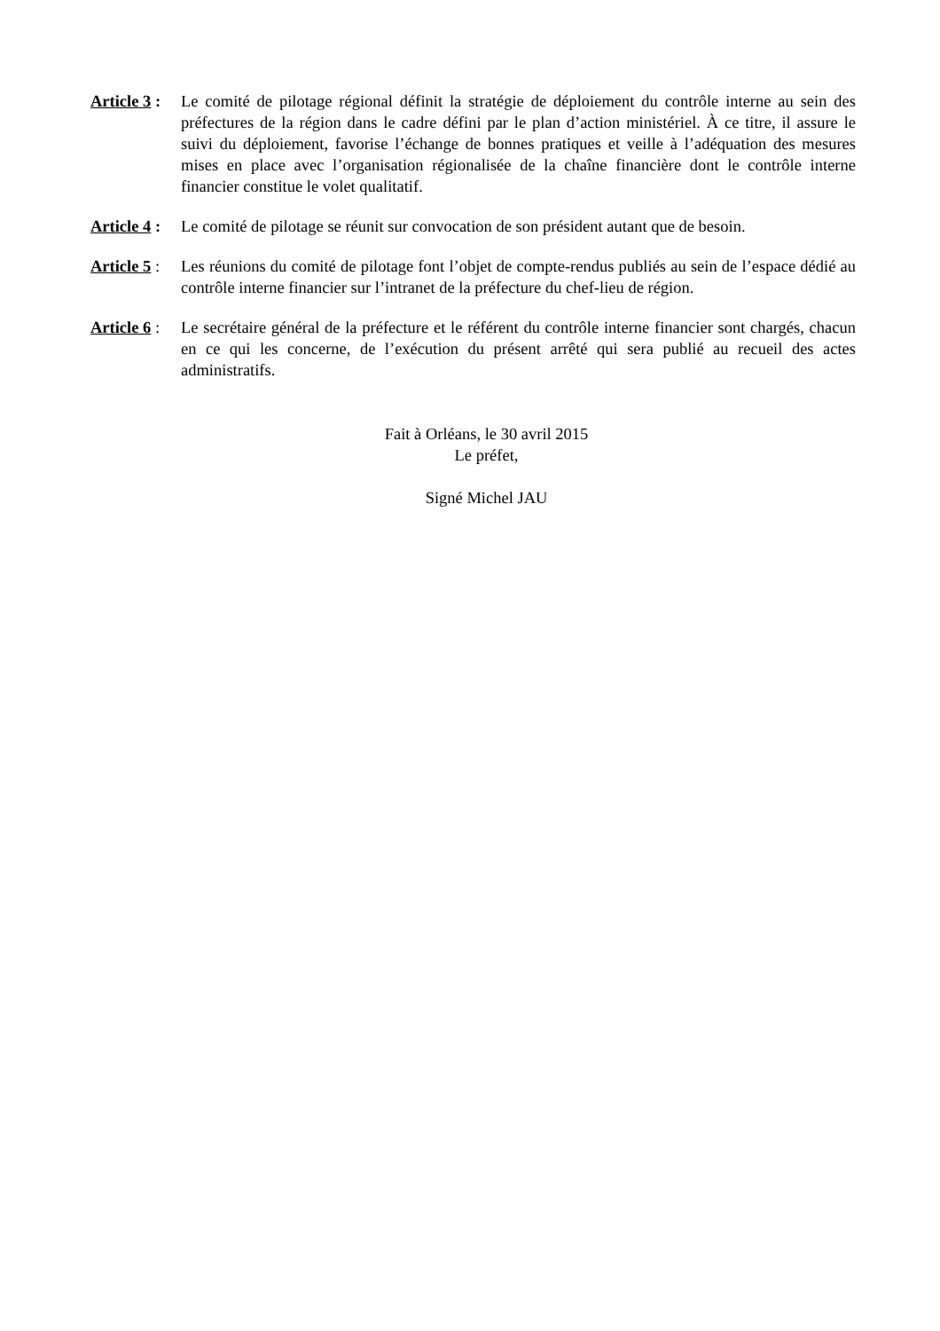Article 3 : Le comité de pilotage régional définit la stratégie de déploiement du contrôle interne au sein des préfectures de la région dans le cadre défini par le plan d’action ministériel. À ce titre, il assure le suivi du déploiement, favorise l’échange de bonnes pratiques et veille à l’adéquation des mesures mises en place avec l’organisation régionalisée de la chaîne financière dont le contrôle interne financier constitue le volet qualitatif.
Article 4 : Le comité de pilotage se réunit sur convocation de son président autant que de besoin.
Article 5 : Les réunions du comité de pilotage font l’objet de compte-rendus publiés au sein de l’espace dédié au contrôle interne financier sur l’intranet de la préfecture du chef-lieu de région.
Article 6 : Le secrétaire général de la préfecture et le référent du contrôle interne financier sont chargés, chacun en ce qui les concerne, de l’exécution du présent arrêté qui sera publié au recueil des actes administratifs.
Fait à Orléans, le 30 avril 2015
Le préfet,
Signé Michel JAU